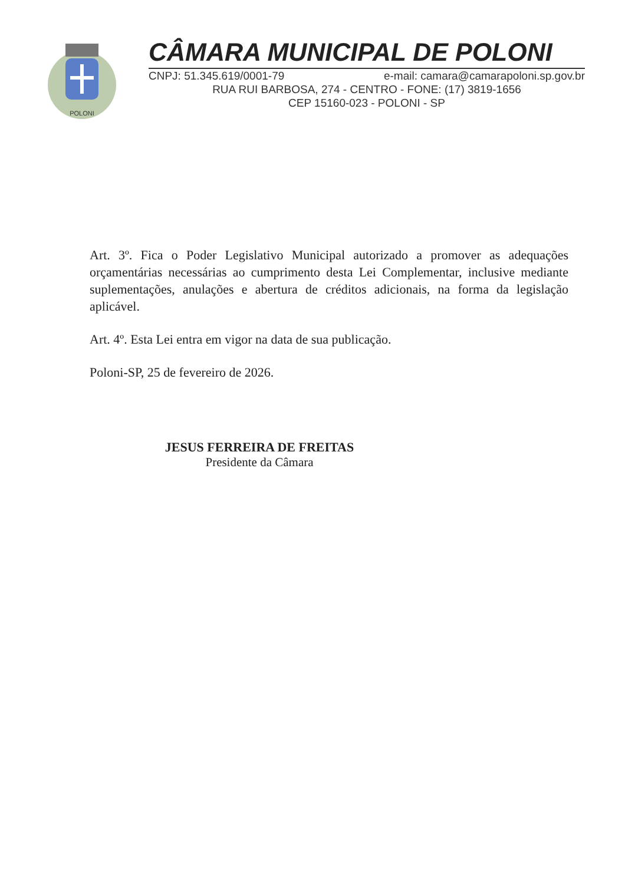POLONI
CÂMARA MUNICIPAL DE POLONI
CNPJ: 51.345.619/0001-79 e-mail: camara@camarapoloni.sp.gov.br
RUA RUI BARBOSA, 274 - CENTRO - FONE: (17) 3819-1656
CEP 15160-023 - POLONI - SP
Art. 3º. Fica o Poder Legislativo Municipal autorizado a promover as adequações orçamentárias necessárias ao cumprimento desta Lei Complementar, inclusive mediante suplementações, anulações e abertura de créditos adicionais, na forma da legislação aplicável.
Art. 4º. Esta Lei entra em vigor na data de sua publicação.
Poloni-SP, 25 de fevereiro de 2026.
JESUS FERREIRA DE FREITAS
Presidente da Câmara